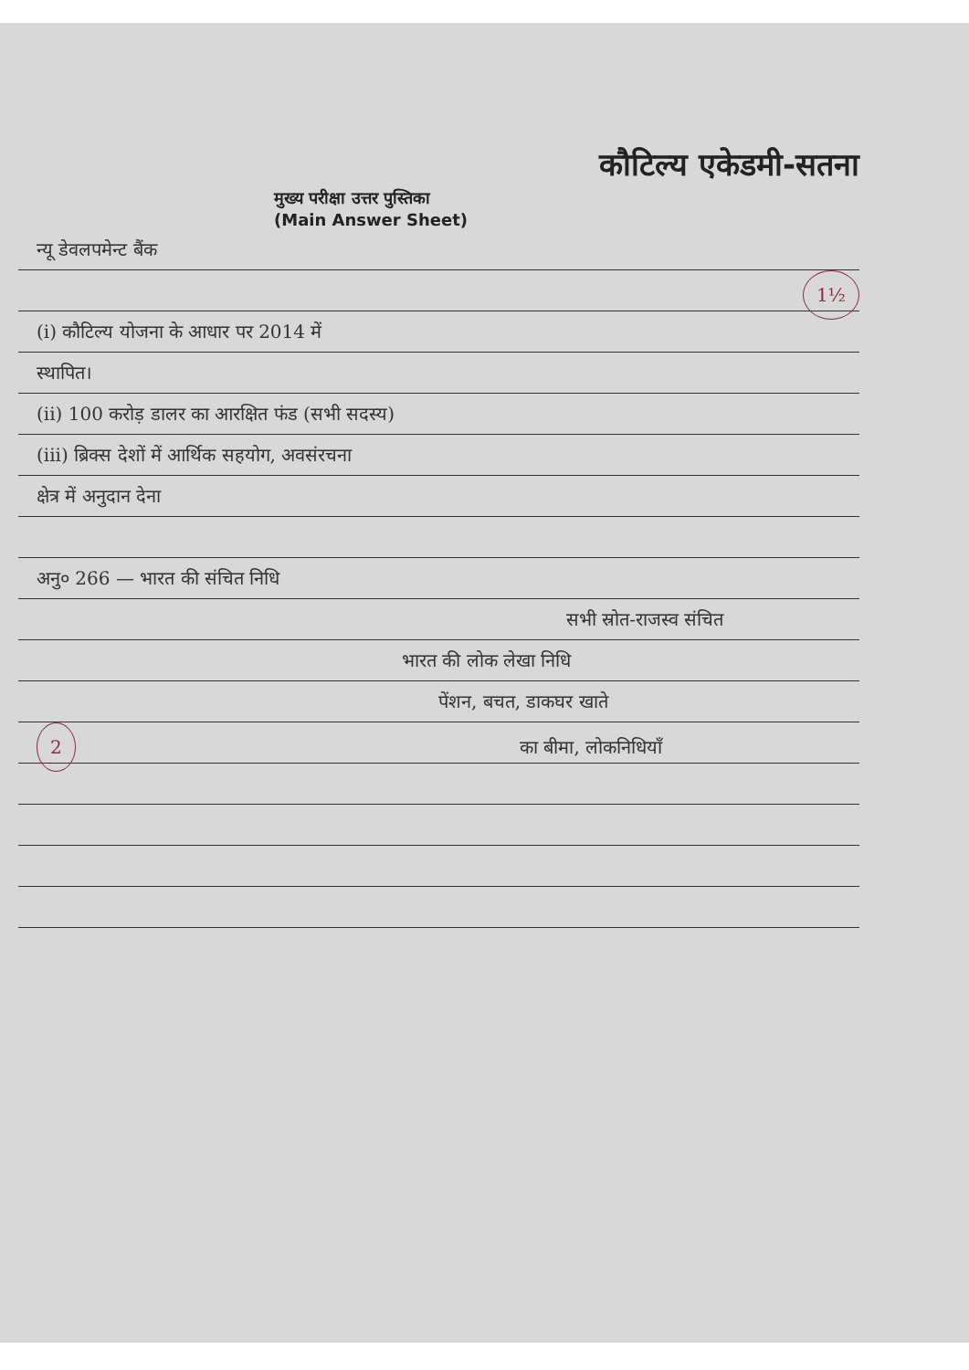कौटिल्य एकेडमी-सतना
मुख्य परीक्षा उत्तर पुस्तिका
(Main Answer Sheet)
न्यू डेवलपमेन्ट बैंक
1½
(i) कौटिल्य योजना के आधार पर 2014 में
स्थापित।
(ii) 100 करोड़ डालर का आरक्षित फंड (सभी सदस्य)
(iii) ब्रिक्स देशों में आर्थिक सहयोग, अवसंरचना
क्षेत्र में अनुदान देना
अनु० 266 — भारत की संचित निधि
सभी स्रोत-राजस्व संचित
भारत की लोक लेखा निधि
पेंशन, बचत, डाकघर खाते
2 का बीमा, लोकनिधियाँ